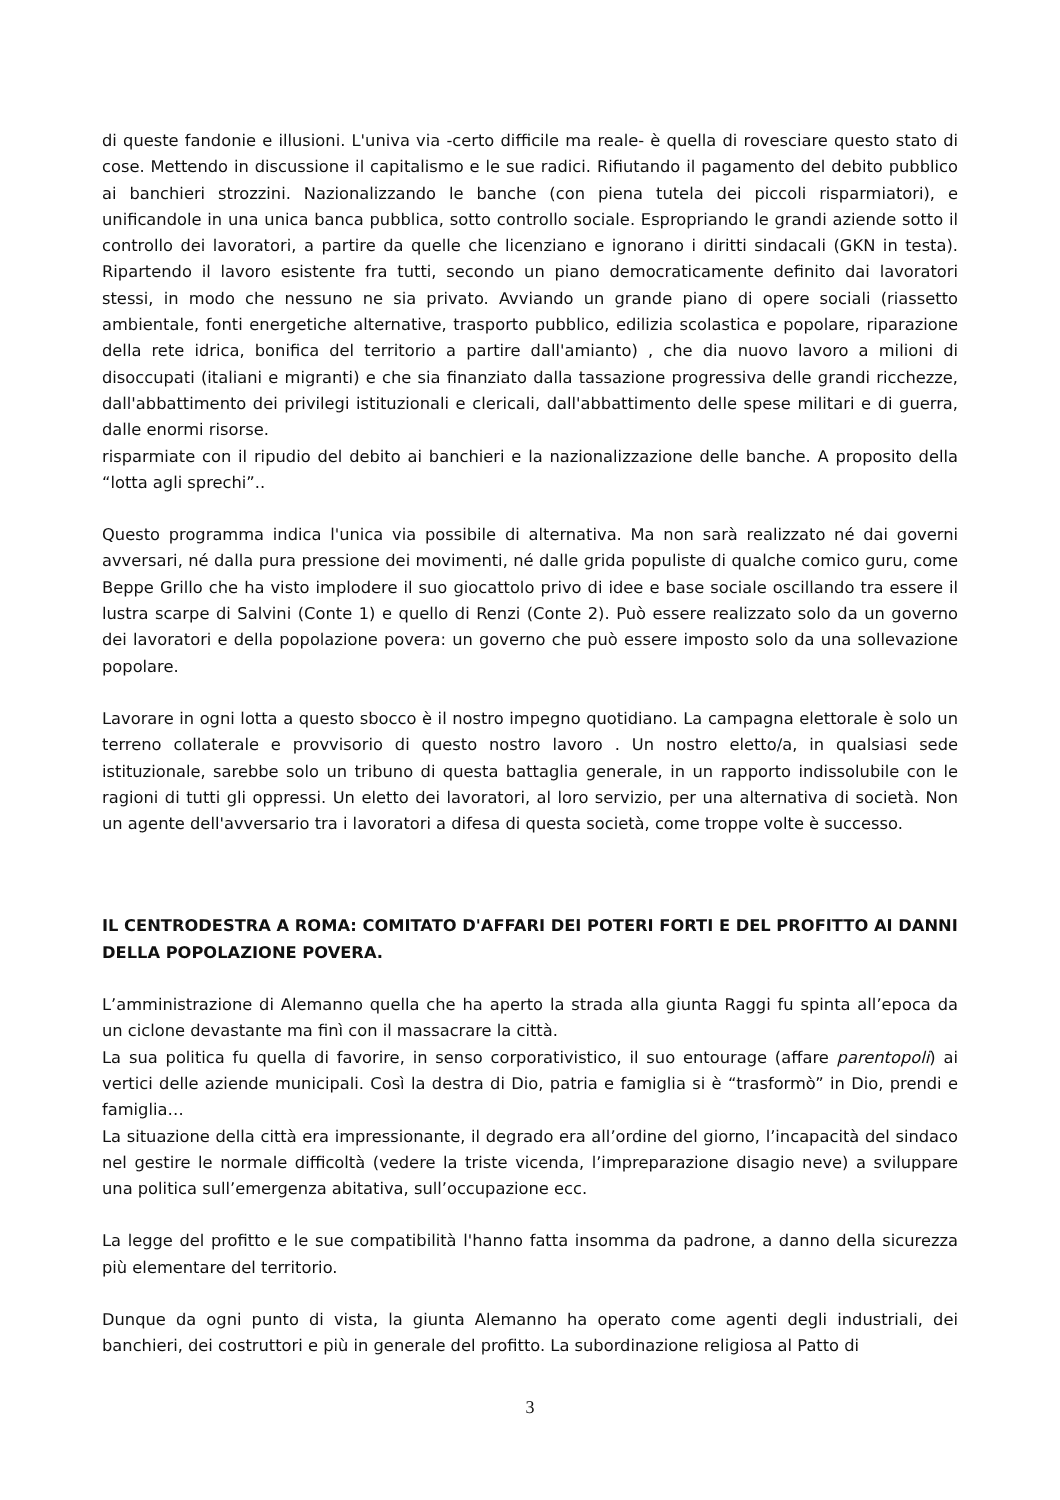di queste fandonie e illusioni. L'univa via -certo difficile ma reale- è quella di rovesciare questo stato di cose. Mettendo in discussione il capitalismo e le sue radici. Rifiutando il pagamento del debito pubblico ai banchieri strozzini. Nazionalizzando le banche (con piena tutela dei piccoli risparmiatori), e unificandole in una unica banca pubblica, sotto controllo sociale. Espropriando le grandi aziende sotto il controllo dei lavoratori, a partire da quelle che licenziano e ignorano i diritti sindacali (GKN in testa). Ripartendo il lavoro esistente fra tutti, secondo un piano democraticamente definito dai lavoratori stessi, in modo che nessuno ne sia privato. Avviando un grande piano di opere sociali (riassetto ambientale, fonti energetiche alternative, trasporto pubblico, edilizia scolastica e popolare, riparazione della rete idrica, bonifica del territorio a partire dall'amianto) , che dia nuovo lavoro a milioni di disoccupati (italiani e migranti) e che sia finanziato dalla tassazione progressiva delle grandi ricchezze, dall'abbattimento dei privilegi istituzionali e clericali, dall'abbattimento delle spese militari e di guerra, dalle enormi risorse.
risparmiate con il ripudio del debito ai banchieri e la nazionalizzazione delle banche. A proposito della “lotta agli sprechi”..
Questo programma indica l'unica via possibile di alternativa. Ma non sarà realizzato né dai governi avversari, né dalla pura pressione dei movimenti, né dalle grida populiste di qualche comico guru, come Beppe Grillo che ha visto implodere il suo giocattolo privo di idee e base sociale oscillando tra essere il lustra scarpe di Salvini (Conte 1) e quello di Renzi (Conte 2). Può essere realizzato solo da un governo dei lavoratori e della popolazione povera: un governo che può essere imposto solo da una sollevazione popolare.
Lavorare in ogni lotta a questo sbocco è il nostro impegno quotidiano. La campagna elettorale è solo un terreno collaterale e provvisorio di questo nostro lavoro . Un nostro eletto/a, in qualsiasi sede istituzionale, sarebbe solo un tribuno di questa battaglia generale, in un rapporto indissolubile con le ragioni di tutti gli oppressi. Un eletto dei lavoratori, al loro servizio, per una alternativa di società. Non un agente dell'avversario tra i lavoratori a difesa di questa società, come troppe volte è successo.
IL CENTRODESTRA A ROMA: COMITATO D'AFFARI DEI POTERI FORTI E DEL PROFITTO AI DANNI DELLA POPOLAZIONE POVERA.
L’amministrazione di Alemanno quella che ha aperto la strada alla giunta Raggi fu spinta all’epoca da un ciclone devastante ma finì con il massacrare la città.
La sua politica fu quella di favorire, in senso corporativistico, il suo entourage (affare parentopoli) ai vertici delle aziende municipali. Così la destra di Dio, patria e famiglia si è “trasformò” in Dio, prendi e famiglia…
La situazione della città era impressionante, il degrado era all’ordine del giorno, l’incapacità del sindaco nel gestire le normale difficoltà (vedere la triste vicenda, l’impreparazione disagio neve) a sviluppare una politica sull’emergenza abitativa, sull’occupazione ecc.
La legge del profitto e le sue compatibilità l'hanno fatta insomma da padrone, a danno della sicurezza più elementare del territorio.
Dunque da ogni punto di vista, la giunta Alemanno ha operato come agenti degli industriali, dei banchieri, dei costruttori e più in generale del profitto. La subordinazione religiosa al Patto di
3